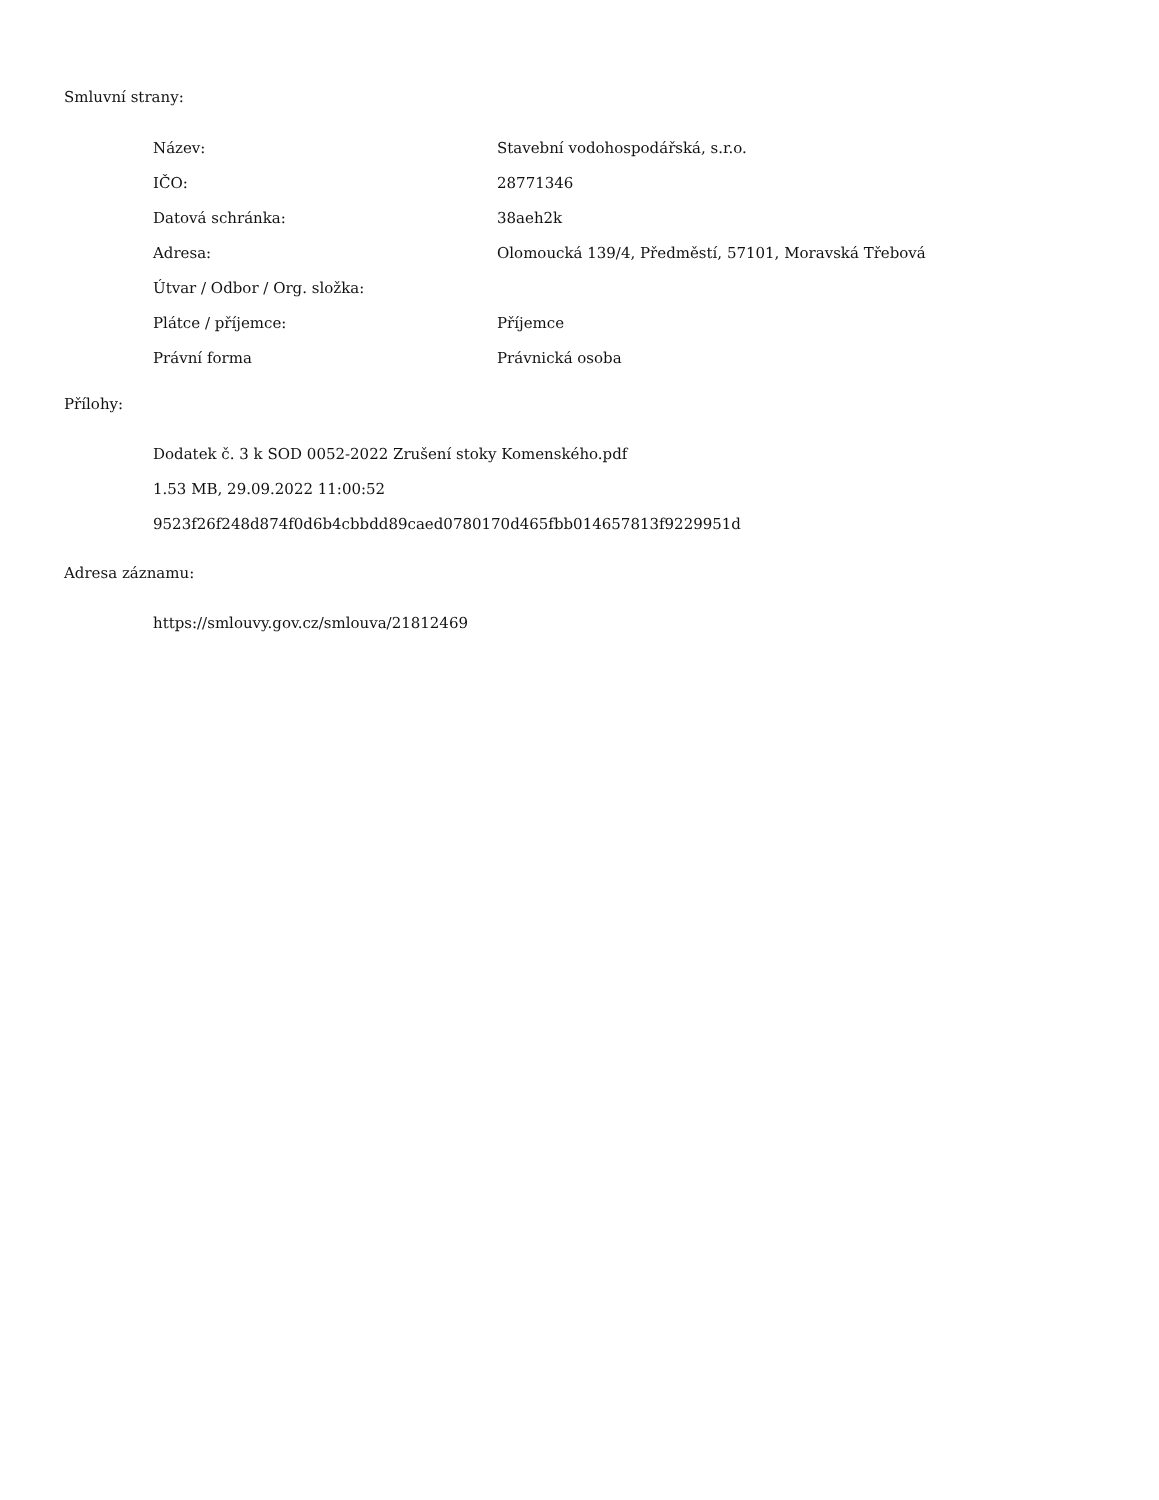Smluvní strany:
| Název: | Stavební vodohospodářská, s.r.o. |
| IČO: | 28771346 |
| Datová schránka: | 38aeh2k |
| Adresa: | Olomoucká 139/4, Předměstí, 57101, Moravská Třebová |
| Útvar / Odbor / Org. složka: | |
| Plátce / příjemce: | Příjemce |
| Právní forma | Právnická osoba |
Přílohy:
Dodatek č. 3 k SOD 0052-2022 Zrušení stoky Komenského.pdf
1.53 MB, 29.09.2022 11:00:52
9523f26f248d874f0d6b4cbbdd89caed0780170d465fbb014657813f9229951d
Adresa záznamu:
https://smlouvy.gov.cz/smlouva/21812469